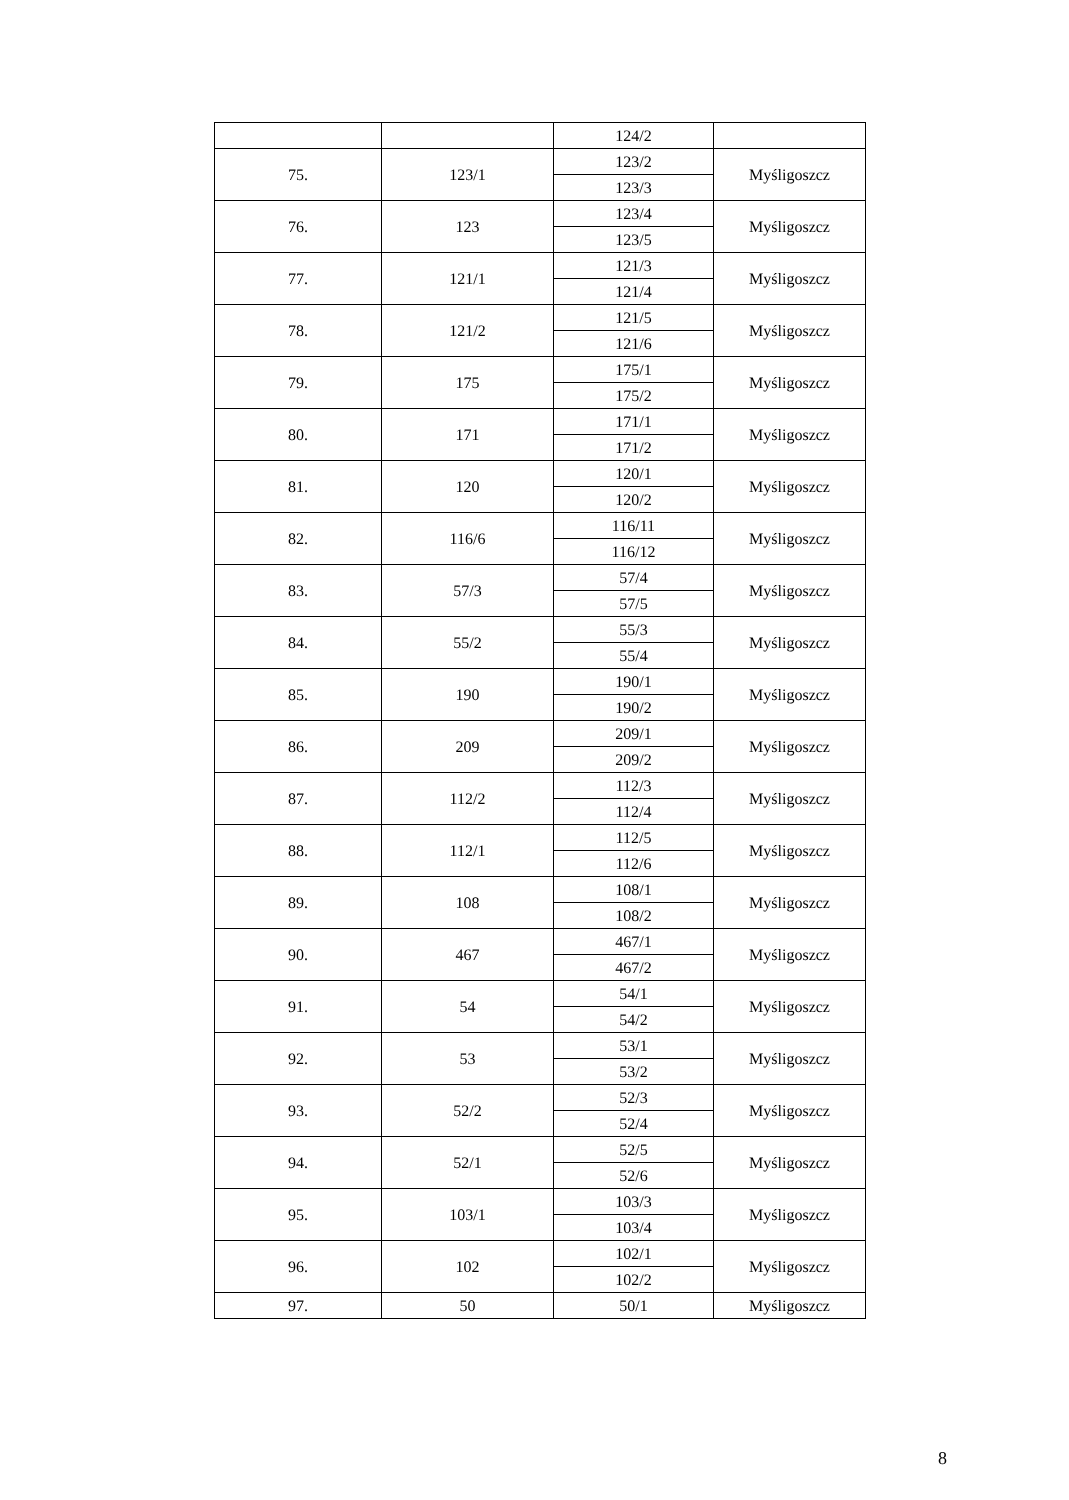| | | 124/2 | |
| 75. | 123/1 | 123/2 | Myśligoszcz |
| | | 123/3 | |
| 76. | 123 | 123/4 | Myśligoszcz |
| | | 123/5 | |
| 77. | 121/1 | 121/3 | Myśligoszcz |
| | | 121/4 | |
| 78. | 121/2 | 121/5 | Myśligoszcz |
| | | 121/6 | |
| 79. | 175 | 175/1 | Myśligoszcz |
| | | 175/2 | |
| 80. | 171 | 171/1 | Myśligoszcz |
| | | 171/2 | |
| 81. | 120 | 120/1 | Myśligoszcz |
| | | 120/2 | |
| 82. | 116/6 | 116/11 | Myśligoszcz |
| | | 116/12 | |
| 83. | 57/3 | 57/4 | Myśligoszcz |
| | | 57/5 | |
| 84. | 55/2 | 55/3 | Myśligoszcz |
| | | 55/4 | |
| 85. | 190 | 190/1 | Myśligoszcz |
| | | 190/2 | |
| 86. | 209 | 209/1 | Myśligoszcz |
| | | 209/2 | |
| 87. | 112/2 | 112/3 | Myśligoszcz |
| | | 112/4 | |
| 88. | 112/1 | 112/5 | Myśligoszcz |
| | | 112/6 | |
| 89. | 108 | 108/1 | Myśligoszcz |
| | | 108/2 | |
| 90. | 467 | 467/1 | Myśligoszcz |
| | | 467/2 | |
| 91. | 54 | 54/1 | Myśligoszcz |
| | | 54/2 | |
| 92. | 53 | 53/1 | Myśligoszcz |
| | | 53/2 | |
| 93. | 52/2 | 52/3 | Myśligoszcz |
| | | 52/4 | |
| 94. | 52/1 | 52/5 | Myśligoszcz |
| | | 52/6 | |
| 95. | 103/1 | 103/3 | Myśligoszcz |
| | | 103/4 | |
| 96. | 102 | 102/1 | Myśligoszcz |
| | | 102/2 | |
| 97. | 50 | 50/1 | Myśligoszcz |
8